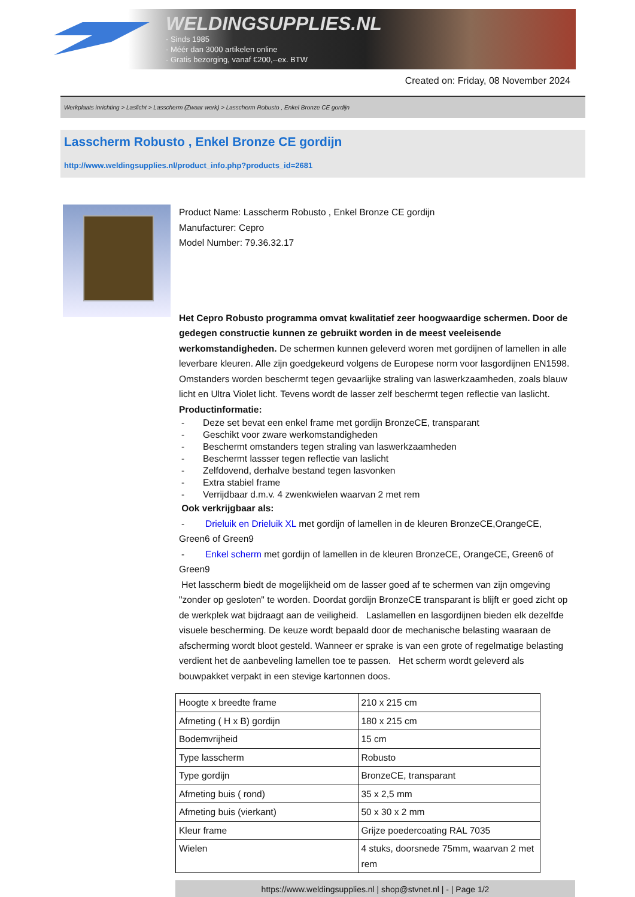WELDINGSUPPLIES.NL
- Sinds 1985
- Méér dan 3000 artikelen online
- Gratis bezorging, vanaf €200,--ex. BTW
Created on: Friday, 08 November 2024
Werkplaats inrichting > Laslicht > Lasscherm (Zwaar werk) > Lasscherm Robusto , Enkel Bronze CE gordijn
Lasscherm Robusto , Enkel Bronze CE gordijn
http://www.weldingsupplies.nl/product_info.php?products_id=2681
Product Name: Lasscherm Robusto , Enkel Bronze CE gordijn
Manufacturer: Cepro
Model Number: 79.36.32.17
Het Cepro Robusto programma omvat kwalitatief zeer hoogwaardige schermen. Door de gedegen constructie kunnen ze gebruikt worden in de meest veeleisende werkomstandigheden. De schermen kunnen geleverd woren met gordijnen of lamellen in alle leverbare kleuren. Alle zijn goedgekeurd volgens de Europese norm voor lasgordijnen EN1598. Omstanders worden beschermt tegen gevaarlijke straling van laswerkzaamheden, zoals blauw licht en Ultra Violet licht. Tevens wordt de lasser zelf beschermt tegen reflectie van laslicht. Productinformatie:
- Deze set bevat een enkel frame met gordijn BronzeCE, transparant
- Geschikt voor zware werkomstandigheden
- Beschermt omstanders tegen straling van laswerkzaamheden
- Beschermt lassser tegen reflectie van laslicht
- Zelfdovend, derhalve bestand tegen lasvonken
- Extra stabiel frame
- Verrijdbaar d.m.v. 4 zwenkwielen waarvan 2 met rem
Ook verkrijgbaar als:
- Drieluik en Drieluik XL met gordijn of lamellen in de kleuren BronzeCE,OrangeCE, Green6 of Green9
- Enkel scherm met gordijn of lamellen in de kleuren BronzeCE, OrangeCE, Green6 of Green9
Het lasscherm biedt de mogelijkheid om de lasser goed af te schermen van zijn omgeving "zonder op gesloten" te worden. Doordat gordijn BronzeCE transparant is blijft er goed zicht op de werkplek wat bijdraagt aan de veiligheid. Laslamellen en lasgordijnen bieden elk dezelfde visuele bescherming. De keuze wordt bepaald door de mechanische belasting waaraan de afscherming wordt bloot gesteld. Wanneer er sprake is van een grote of regelmatige belasting verdient het de aanbeveling lamellen toe te passen. Het scherm wordt geleverd als bouwpakket verpakt in een stevige kartonnen doos.
| Hoogte x breedte frame | 210 x 215 cm |
| Afmeting ( H x B) gordijn | 180 x 215 cm |
| Bodemvrijheid | 15 cm |
| Type lasscherm | Robusto |
| Type gordijn | BronzeCE, transparant |
| Afmeting buis ( rond) | 35 x 2,5 mm |
| Afmeting buis (vierkant) | 50 x 30 x 2 mm |
| Kleur frame | Grijze poedercoating RAL 7035 |
| Wielen | 4 stuks, doorsnede 75mm, waarvan 2 met rem |
https://www.weldingsupplies.nl | shop@stvnet.nl | - | Page 1/2